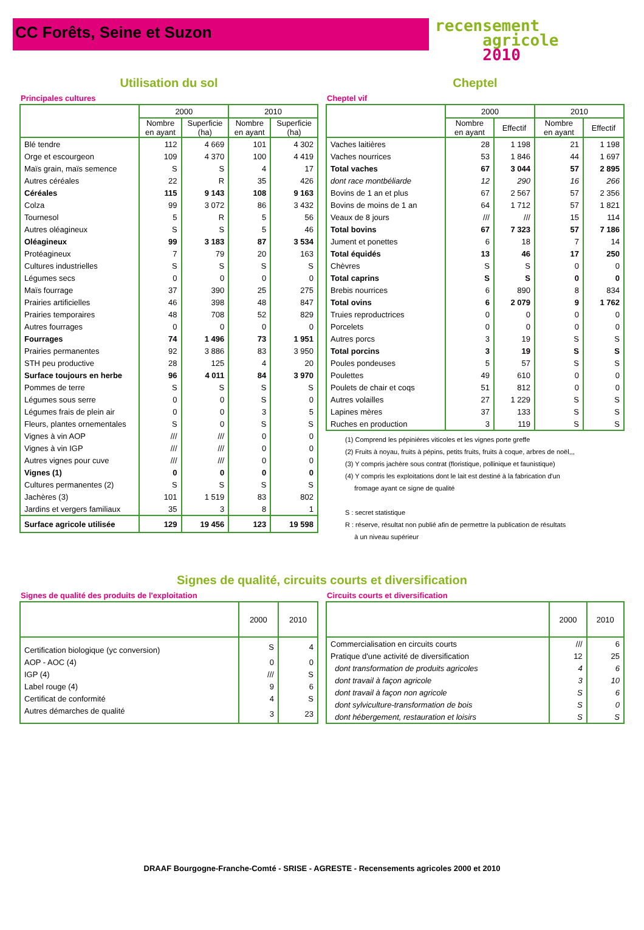CC Forêts, Seine et Suzon
recensement
agricole
2010
Utilisation du sol
Principales cultures
| | 2000 | | 2010 | |
| --- | --- | --- | --- | --- |
| | Nombre en ayant | Superficie (ha) | Nombre en ayant | Superficie (ha) |
| Blé tendre | 112 | 4 669 | 101 | 4 302 |
| Orge et escourgeon | 109 | 4 370 | 100 | 4 419 |
| Maïs grain, maïs semence | S | S | 4 | 17 |
| Autres céréales | 22 | R | 35 | 426 |
| Céréales | 115 | 9 143 | 108 | 9 163 |
| Colza | 99 | 3 072 | 86 | 3 432 |
| Tournesol | 5 | R | 5 | 56 |
| Autres oléagineux | S | S | 5 | 46 |
| Oléagineux | 99 | 3 183 | 87 | 3 534 |
| Protéagineux | 7 | 79 | 20 | 163 |
| Cultures industrielles | S | S | S | S |
| Légumes secs | 0 | 0 | 0 | 0 |
| Maïs fourrage | 37 | 390 | 25 | 275 |
| Prairies artificielles | 46 | 398 | 48 | 847 |
| Prairies temporaires | 48 | 708 | 52 | 829 |
| Autres fourrages | 0 | 0 | 0 | 0 |
| Fourrages | 74 | 1 496 | 73 | 1 951 |
| Prairies permanentes | 92 | 3 886 | 83 | 3 950 |
| STH peu productive | 28 | 125 | 4 | 20 |
| Surface toujours en herbe | 96 | 4 011 | 84 | 3 970 |
| Pommes de terre | S | S | S | S |
| Légumes sous serre | 0 | 0 | S | 0 |
| Légumes frais de plein air | 0 | 0 | 3 | 5 |
| Fleurs, plantes ornementales | S | 0 | S | S |
| Vignes à vin AOP | /// | /// | 0 | 0 |
| Vignes à vin IGP | /// | /// | 0 | 0 |
| Autres vignes pour cuve | /// | /// | 0 | 0 |
| Vignes (1) | 0 | 0 | 0 | 0 |
| Cultures permanentes (2) | S | S | S | S |
| Jachères (3) | 101 | 1 519 | 83 | 802 |
| Jardins et vergers familiaux | 35 | 3 | 8 | 1 |
| Surface agricole utilisée | 129 | 19 456 | 123 | 19 598 |
Cheptel
Cheptel vif
| | 2000 | | 2010 | |
| --- | --- | --- | --- | --- |
| | Nombre en ayant | Effectif | Nombre en ayant | Effectif |
| Vaches laitières | 28 | 1 198 | 21 | 1 198 |
| Vaches nourrices | 53 | 1 846 | 44 | 1 697 |
| Total vaches | 67 | 3 044 | 57 | 2 895 |
| dont race montbéliarde | 12 | 290 | 16 | 266 |
| Bovins de 1 an et plus | 67 | 2 567 | 57 | 2 356 |
| Bovins de moins de 1 an | 64 | 1 712 | 57 | 1 821 |
| Veaux de 8 jours | /// | /// | 15 | 114 |
| Total bovins | 67 | 7 323 | 57 | 7 186 |
| Jument et ponettes | 6 | 18 | 7 | 14 |
| Total équidés | 13 | 46 | 17 | 250 |
| Chèvres | S | S | 0 | 0 |
| Total caprins | S | S | 0 | 0 |
| Brebis nourrices | 6 | 890 | 8 | 834 |
| Total ovins | 6 | 2 079 | 9 | 1 762 |
| Truies reproductrices | 0 | 0 | 0 | 0 |
| Porcelets | 0 | 0 | 0 | 0 |
| Autres porcs | 3 | 19 | S | S |
| Total porcins | 3 | 19 | S | S |
| Poules pondeuses | 5 | 57 | S | S |
| Poulettes | 49 | 610 | 0 | 0 |
| Poulets de chair et coqs | 51 | 812 | 0 | 0 |
| Autres volailles | 27 | 1 229 | S | S |
| Lapines mères | 37 | 133 | S | S |
| Ruches en production | 3 | 119 | S | S |
(1) Comprend les pépinières viticoles et les vignes porte greffe
(2) Fruits à noyau, fruits à pépins, petits fruits, fruits à coque, arbres de noël,,,
(3) Y compris jachère sous contrat (floristique, pollinique et faunistique)
(4) Y compris les exploitations dont le lait est destiné à la fabrication d'un
fromage ayant ce signe de qualité
S : secret statistique
R : réserve, résultat non publié afin de permettre la publication de résultats
à un niveau supérieur
Signes de qualité, circuits courts et diversification
Signes de qualité des produits de l'exploitation
| | 2000 | 2010 |
| --- | --- | --- |
| Certification biologique (yc conversion) | S | 4 |
| AOP - AOC (4) | 0 | 0 |
| IGP (4) | /// | S |
| Label rouge (4) | 9 | 6 |
| Certificat de conformité | 4 | S |
| Autres démarches de qualité | 3 | 23 |
Circuits courts et diversification
| | 2000 | 2010 |
| --- | --- | --- |
| Commercialisation en circuits courts | /// | 6 |
| Pratique d'une activité de diversification | 12 | 25 |
| dont transformation de produits agricoles | 4 | 6 |
| dont travail à façon agricole | 3 | 10 |
| dont travail à façon non agricole | S | 6 |
| dont sylviculture-transformation de bois | S | 0 |
| dont hébergement, restauration et loisirs | S | S |
DRAAF Bourgogne-Franche-Comté - SRISE - AGRESTE - Recensements agricoles 2000 et 2010